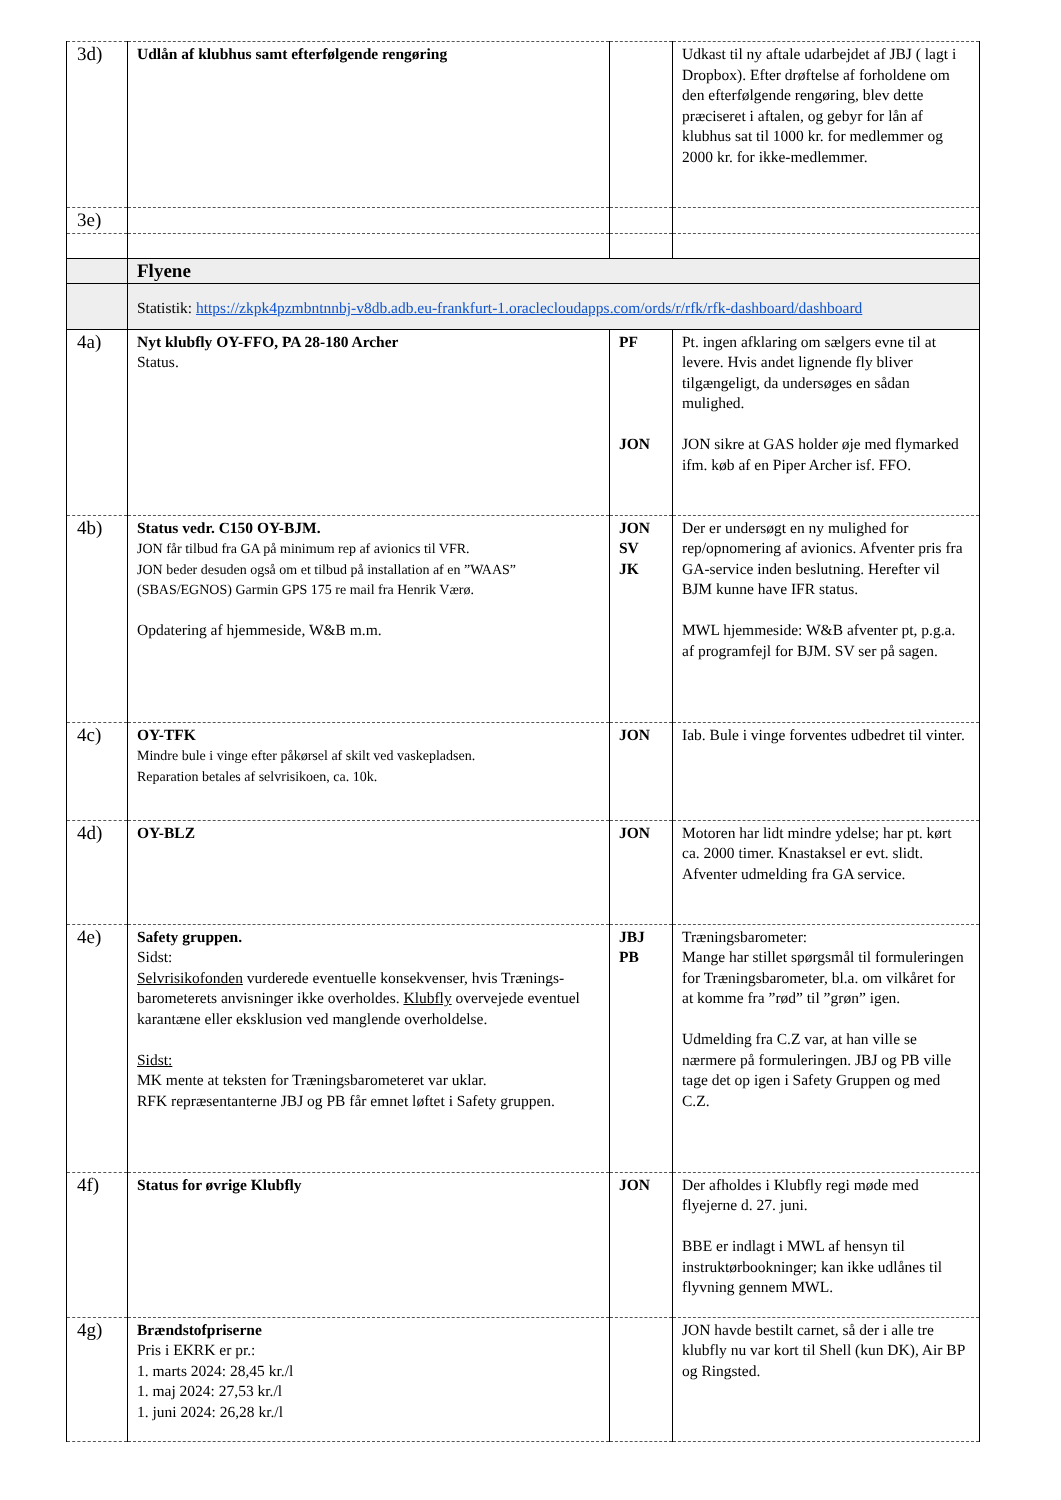| 3d) | Udlån af klubhus samt efterfølgende rengøring | | Udkast til ny aftale udarbejdet af JBJ ( lagt i Dropbox). Efter drøftelse af forholdene om den efterfølgende rengøring, blev dette præciseret i aftalen, og gebyr for lån af klubhus sat til 1000 kr. for medlemmer og 2000 kr. for ikke-medlemmer. |
| 3e) | | | |
| | Flyene | | |
| | Statistik: https://zkpk4pzmbntnnbj-v8db.adb.eu-frankfurt-1.oraclecloudapps.com/ords/r/rfk/rfk-dashboard/dashboard | | |
| 4a) | Nyt klubfly OY-FFO, PA 28-180 Archer Status. | PF JON | Pt. ingen afklaring om sælgers evne til at levere. Hvis andet lignende fly bliver tilgængeligt, da undersøges en sådan mulighed. JON sikre at GAS holder øje med flymarked ifm. køb af en Piper Archer isf. FFO. |
| 4b) | Status vedr. C150 OY-BJM. JON får tilbud fra GA på minimum rep af avionics til VFR. JON beder desuden også om et tilbud på installation af en ”WAAS” (SBAS/EGNOS) Garmin GPS 175 re mail fra Henrik Værø. Opdatering af hjemmeside, W&B m.m. | JON SV JK | Der er undersøgt en ny mulighed for rep/opnomering af avionics. Afventer pris fra GA-service inden beslutning. Herefter vil BJM kunne have IFR status. MWL hjemmeside: W&B afventer pt, p.g.a. af programfejl for BJM. SV ser på sagen. |
| 4c) | OY-TFK Mindre bule i vinge efter påkørsel af skilt ved vaskepladsen. Reparation betales af selvrisikoen, ca. 10k. | JON | Iab. Bule i vinge forventes udbedret til vinter. |
| 4d) | OY-BLZ | JON | Motoren har lidt mindre ydelse; har pt. kørt ca. 2000 timer. Knastaksel er evt. slidt. Afventer udmelding fra GA service. |
| 4e) | Safety gruppen. Sidst: Selvrisikofonden vurderede eventuelle konsekvenser, hvis Trænings-barometerets anvisninger ikke overholdes. Klubfly overvejede eventuel karantæne eller eksklusion ved manglende overholdelse. Sidst: MK mente at teksten for Træningsbarometeret var uklar. RFK repræsentanterne JBJ og PB får emnet løftet i Safety gruppen. | JBJ PB | Træningsbarometer: Mange har stillet spørgsmål til formuleringen for Træningsbarometer, bl.a. om vilkåret for at komme fra ”rød” til ”grøn” igen. Udmelding fra C.Z var, at han ville se nærmere på formuleringen. JBJ og PB ville tage det op igen i Safety Gruppen og med C.Z. |
| 4f) | Status for øvrige Klubfly | JON | Der afholdes i Klubfly regi møde med flyejerne d. 27. juni. BBE er indlagt i MWL af hensyn til instruktørbookninger; kan ikke udlånes til flyvning gennem MWL. |
| 4g) | Brændstofpriserne Pris i EKRK er pr.: 1. marts 2024: 28,45 kr./l 1. maj 2024: 27,53 kr./l 1. juni 2024: 26,28 kr./l | | JON havde bestilt carnet, så der i alle tre klubfly nu var kort til Shell (kun DK), Air BP og Ringsted. |